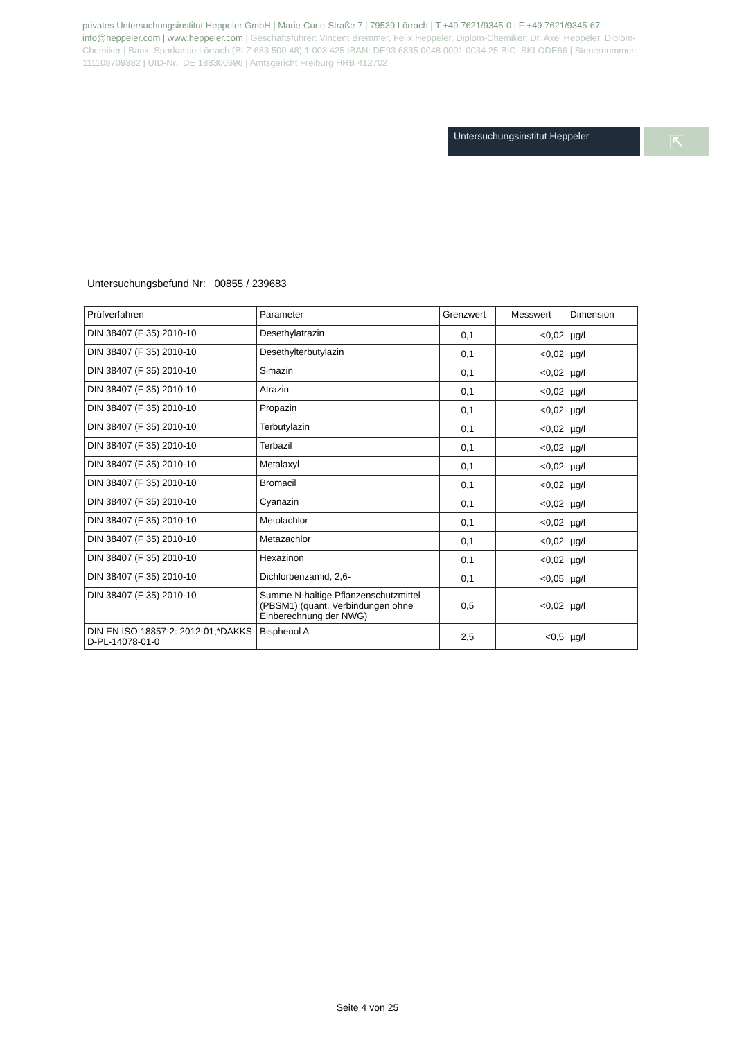privates Untersuchungsinstitut Heppeler GmbH | Marie-Curie-Straße 7 | 79539 Lörrach | T +49 7621/9345-0 | F +49 7621/9345-67 info@heppeler.com | www.heppeler.com | Geschäftsführer: Vincent Bremmer, Felix Heppeler, Diplom-Chemiker, Dr. Axel Heppeler, Diplom-Chemiker | Bank: Sparkasse Lörrach (BLZ 683 500 48) 1 003 425 IBAN: DE93 6835 0048 0001 0034 25 BIC: SKLODE66 | Steuernummer: 11110870938​2 | UID-Nr.: DE 188300696 | Amtsgericht Freiburg HRB 412702
Untersuchungsinstitut Heppeler
⇱
Untersuchungsbefund Nr: 00855 / 239683
| Prüfverfahren | Parameter | Grenzwert | Messwert | Dimension |
| --- | --- | --- | --- | --- |
| DIN 38407 (F 35) 2010-10 | Desethylatrazin | 0,1 | <0,02 | µg/l |
| DIN 38407 (F 35) 2010-10 | Desethylterbutylazin | 0,1 | <0,02 | µg/l |
| DIN 38407 (F 35) 2010-10 | Simazin | 0,1 | <0,02 | µg/l |
| DIN 38407 (F 35) 2010-10 | Atrazin | 0,1 | <0,02 | µg/l |
| DIN 38407 (F 35) 2010-10 | Propazin | 0,1 | <0,02 | µg/l |
| DIN 38407 (F 35) 2010-10 | Terbutylazin | 0,1 | <0,02 | µg/l |
| DIN 38407 (F 35) 2010-10 | Terbazil | 0,1 | <0,02 | µg/l |
| DIN 38407 (F 35) 2010-10 | Metalaxyl | 0,1 | <0,02 | µg/l |
| DIN 38407 (F 35) 2010-10 | Bromacil | 0,1 | <0,02 | µg/l |
| DIN 38407 (F 35) 2010-10 | Cyanazin | 0,1 | <0,02 | µg/l |
| DIN 38407 (F 35) 2010-10 | Metolachlor | 0,1 | <0,02 | µg/l |
| DIN 38407 (F 35) 2010-10 | Metazachlor | 0,1 | <0,02 | µg/l |
| DIN 38407 (F 35) 2010-10 | Hexazinon | 0,1 | <0,02 | µg/l |
| DIN 38407 (F 35) 2010-10 | Dichlorbenzamid, 2,6- | 0,1 | <0,05 | µg/l |
| DIN 38407 (F 35) 2010-10 | Summe N-haltige Pflanzenschutzmittel (PBSM1) (quant. Verbindungen ohne Einberechnung der NWG) | 0,5 | <0,02 | µg/l |
| DIN EN ISO 18857-2: 2012-01;*DAKKS D-PL-14078-01-0 | Bisphenol A | 2,5 | <0,5 | µg/l |
Seite 4 von 25